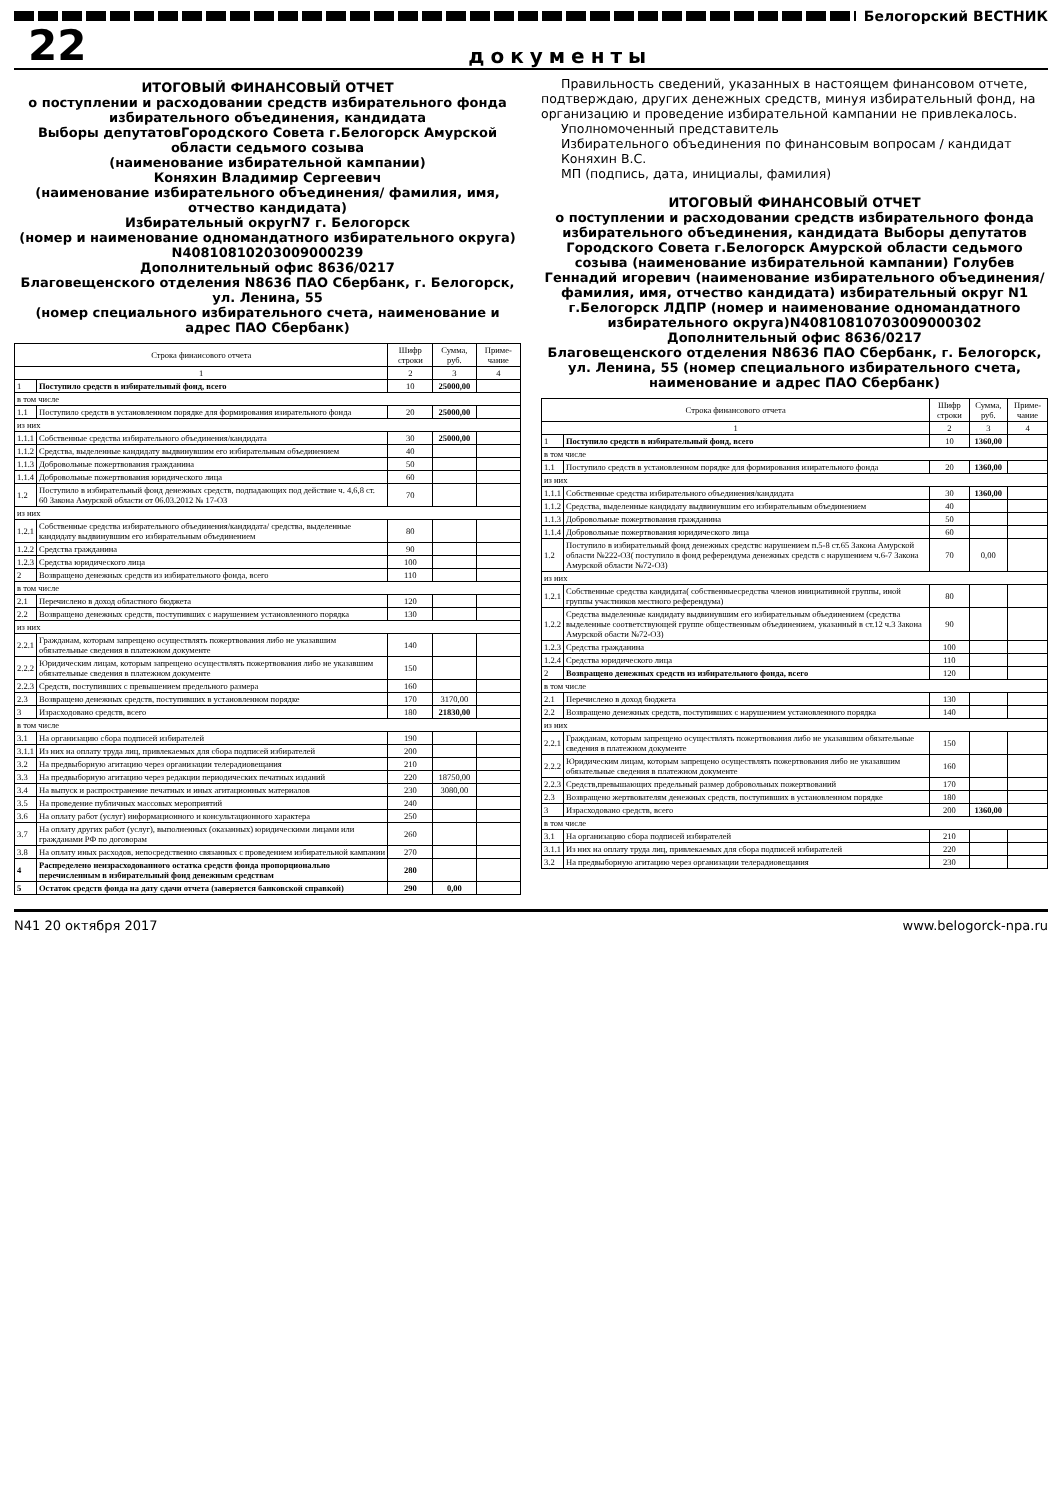Белогорский ВЕСТНИК
22
документы
ИТОГОВЫЙ ФИНАНСОВЫЙ ОТЧЕТ
о поступлении и расходовании средств избирательного фонда избирательного объединения, кандидата
Выборы депутатовГородского Совета г.Белогорск Амурской области седьмого созыва
(наименование избирательной кампании)
Коняхин Владимир Сергеевич
(наименование избирательного объединения/ фамилия, имя, отчество кандидата)
Избирательный округN7 г. Белогорск
(номер и наименование одномандатного избирательного округа) N40810810203009000239
Дополнительный офис 8636/0217
Благовещенского отделения N8636 ПАО Сбербанк, г. Белогорск, ул. Ленина, 55
(номер специального избирательного счета, наименование и адрес ПАО Сбербанк)
| Строка финансового отчета | | Шифр строки | Сумма, руб. | Приме-чание |
| --- | --- | --- | --- | --- |
| 1 | | 2 | 3 | 4 |
| 1 | Поступило средств в избирательный фонд, всего | 10 | 25000,00 | |
| в том числе | | | | |
| 1.1 | Поступило средств в установленном порядке для формирования изирательного фонда | 20 | 25000,00 | |
| из них | | | | |
| 1.1.1 | Собственные средства избирательного объединения/кандидата | 30 | 25000,00 | |
| 1.1.2 | Средства, выделенные кандидату выдвинувшим его избирательным объединением | 40 | | |
| 1.1.3 | Добровольные пожертвования гражданина | 50 | | |
| 1.1.4 | Добровольные пожертвования юридического лица | 60 | | |
| 1.2 | Поступило в избирательный фонд денежных средств, подпадающих под действие ч. 4,6,8 ст. 60 Закона Амурской области от 06.03.2012 № 17-ОЗ | 70 | | |
| из них | | | | |
| 1.2.1 | Собственные средства избирательного объединения/кандидата/ средства, выделенные кандидату выдвинувшим его избирательным объединением | 80 | | |
| 1.2.2 | Средства гражданина | 90 | | |
| 1.2.3 | Средства юридического лица | 100 | | |
| 2 | Возвращено денежных средств из избирательного фонда, всего | 110 | | |
| в том числе | | | | |
| 2.1 | Перечислено в доход областного бюджета | 120 | | |
| 2.2 | Возвращено денежных средств, поступивших с нарушением установленного порядка | 130 | | |
| из них | | | | |
| 2.2.1 | Гражданам, которым запрещено осуществлять пожертвования либо не указавшим обязательные сведения в платежном документе | 140 | | |
| 2.2.2 | Юридическим лицам, которым запрещено осуществлять пожертвования либо не указавшим обязательные сведения в платежном документе | 150 | | |
| 2.2.3 | Средств, поступивших с превышением предельного размера | 160 | | |
| 2.3 | Возвращено денежных средств, поступивших в установленном порядке | 170 | 3170,00 | |
| 3 | Израсходовано средств, всего | 180 | 21830,00 | |
| в том числе | | | | |
| 3.1 | На организацию сбора подписей избирателей | 190 | | |
| 3.1.1 | Из них на оплату труда лиц, привлекаемых для сбора подписей избирателей | 200 | | |
| 3.2 | На предвыборную агитацию через организации телерадиовещания | 210 | | |
| 3.3 | На предвыборную агитацию через редакции периодических печатных изданий | 220 | 18750,00 | |
| 3.4 | На выпуск и распространение печатных и иных агитационных материалов | 230 | 3080,00 | |
| 3.5 | На проведение публичных массовых мероприятий | 240 | | |
| 3.6 | На оплату работ (услуг) информационного и консультационного характера | 250 | | |
| 3.7 | На оплату других работ (услуг), выполненных (оказанных) юридическими лицами или гражданами РФ по договорам | 260 | | |
| 3.8 | На оплату иных расходов, непосредственно связанных с проведением избирательной кампании | 270 | | |
| 4 | Распределено неизрасходованного остатка средств фонда пропорционально перечисленным в избирательный фонд денежным средствам | 280 | | |
| 5 | Остаток средств фонда на дату сдачи отчета (заверяется банковской справкой) | 290 | 0,00 | |
Правильность сведений, указанных в настоящем финансовом отчете, подтверждаю, других денежных средств, минуя избирательный фонд, на организацию и проведение избирательной кампании не привлекалось.
Уполномоченный представитель
Избирательного объединения по финансовым вопросам / кандидат
Коняхин В.С.
МП (подпись, дата, инициалы, фамилия)
ИТОГОВЫЙ ФИНАНСОВЫЙ ОТЧЕТ
о поступлении и расходовании средств избирательного фонда избирательного объединения, кандидата Выборы депутатов Городского Совета г.Белогорск Амурской области седьмого созыва (наименование избирательной кампании) Голубев Геннадий игоревич (наименование избирательного объединения/фамилия, имя, отчество кандидата) избирательный округ N1 г.Белогорск ЛДПР (номер и наименование одномандатного избирательного округа)N40810810703009000302
Дополнительный офис 8636/0217
Благовещенского отделения N8636 ПАО Сбербанк, г. Белогорск, ул. Ленина, 55 (номер специального избирательного счета, наименование и адрес ПАО Сбербанк)
| Строка финансового отчета | | Шифр строки | Сумма, руб. | Приме-чание |
| --- | --- | --- | --- | --- |
| 1 | | 2 | 3 | 4 |
| 1 | Поступило средств в избирательный фонд, всего | 10 | 1360,00 | |
| в том числе | | | | |
| 1.1 | Поступило средств в установленном порядке для формирования изирательного фонда | 20 | 1360,00 | |
| из них | | | | |
| 1.1.1 | Собственные средства избирательного объединения/кандидата | 30 | 1360,00 | |
| 1.1.2 | Средства, выделенные кандидату выдвинувшим его избирательным объединением | 40 | | |
| 1.1.3 | Добровольные пожертвования гражданина | 50 | | |
| 1.1.4 | Добровольные пожертвования юридического лица | 60 | | |
| 1.2 | Поступило в избирательный фонд денежных средствс нарушением п.5-8 ст.65 Закона Амурской области №222-ОЗ( поступило в фонд референдума денежных средств с нарушением ч.6-7 Закона Амурской области №72-ОЗ) | 70 | 0,00 | |
| из них | | | | |
| 1.2.1 | Собственные средства кандидата( собственныесредства членов инициативной группы, иной группы участников местного референдума) | 80 | | |
| 1.2.2 | Средства выделенные кандидату выдвинувшим его избирательным объединением (средства выделенные соответствующей группе общественным объединением, указанный в ст.12 ч.3 Закона Амурской обасти №72-ОЗ) | 90 | | |
| 1.2.3 | Средства гражданина | 100 | | |
| 1.2.4 | Средства юридического лица | 110 | | |
| 2 | Возвращено денежных средств из избирательного фонда, всего | 120 | | |
| в том числе | | | | |
| 2.1 | Перечислено в доход бюджета | 130 | | |
| 2.2 | Возвращено денежных средств, поступивших с нарушением установленного порядка | 140 | | |
| из них | | | | |
| 2.2.1 | Гражданам, которым запрещено осуществлять пожертвования либо не указавшим обязательные сведения в платежном документе | 150 | | |
| 2.2.2 | Юридическим лицам, которым запрещено осуществлять пожертвования либо не указавшим обязательные сведения в платежном документе | 160 | | |
| 2.2.3 | Средств,превышающих предельный размер добровольных пожертвований | 170 | | |
| 2.3 | Возвращено жертвователям денежных средств, поступивших в установленном порядке | 180 | | |
| 3 | Израсходовано средств, всего | 200 | 1360,00 | |
| в том числе | | | | |
| 3.1 | На организацию сбора подписей избирателей | 210 | | |
| 3.1.1 | Из них на оплату труда лиц, привлекаемых для сбора подписей избирателей | 220 | | |
| 3.2 | На предвыборную агитацию через организации телерадиовещания | 230 | | |
N41 20 октября 2017 www.belogorck-npa.ru